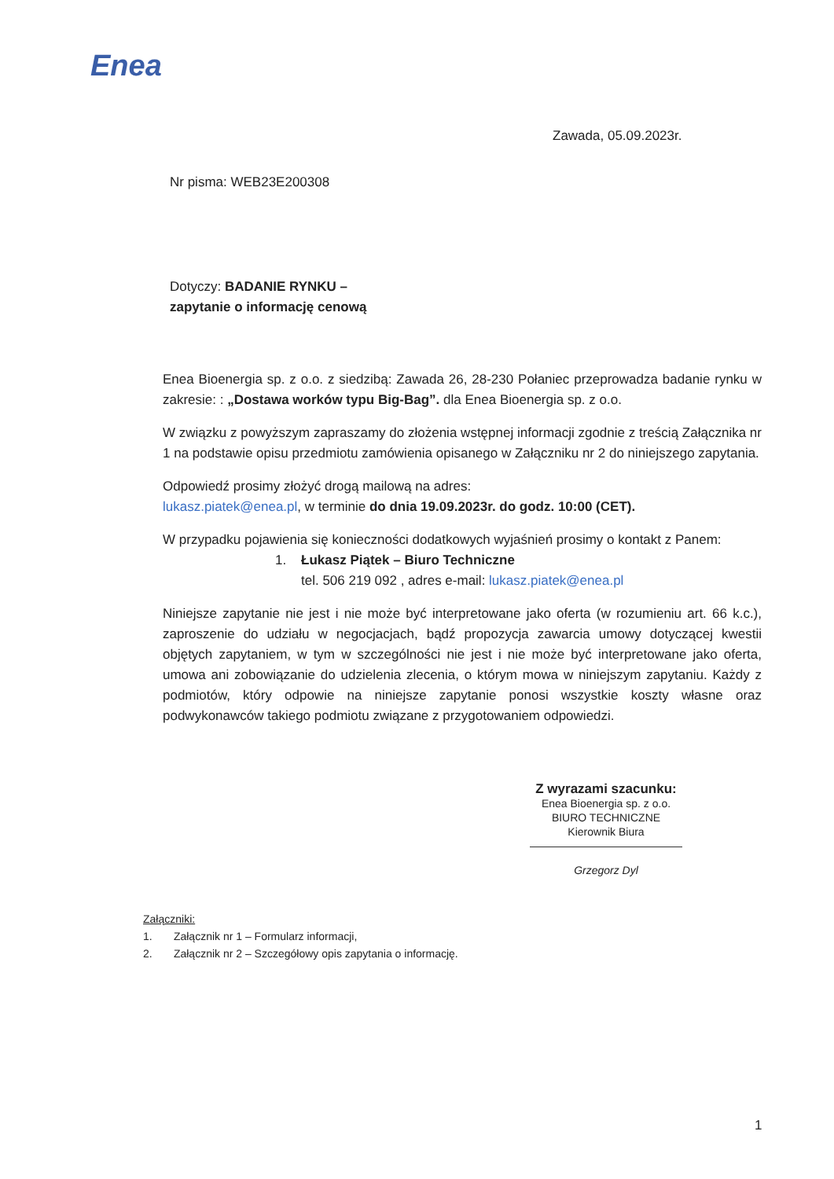Enea
Zawada, 05.09.2023r.
Nr pisma: WEB23E200308
Dotyczy: BADANIE RYNKU –
zapytanie o informację cenową
Enea Bioenergia sp. z o.o. z siedzibą: Zawada 26, 28-230 Połaniec przeprowadza badanie rynku w zakresie: : „Dostawa worków typu Big-Bag”. dla Enea Bioenergia sp. z o.o.
W związku z powyższym zapraszamy do złożenia wstępnej informacji zgodnie z treścią Załącznika nr 1 na podstawie opisu przedmiotu zamówienia opisanego w Załączniku nr 2 do niniejszego zapytania.
Odpowiedź prosimy złożyć drogą mailową na adres:
lukasz.piatek@enea.pl, w terminie do dnia 19.09.2023r. do godz. 10:00 (CET).
W przypadku pojawienia się konieczności dodatkowych wyjaśnień prosimy o kontakt z Panem:
1. Łukasz Piątek – Biuro Techniczne
tel. 506 219 092 , adres e-mail: lukasz.piatek@enea.pl
Niniejsze zapytanie nie jest i nie może być interpretowane jako oferta (w rozumieniu art. 66 k.c.), zaproszenie do udziału w negocjacjach, bądź propozycja zawarcia umowy dotyczącej kwestii objętych zapytaniem, w tym w szczególności nie jest i nie może być interpretowane jako oferta, umowa ani zobowiązanie do udzielenia zlecenia, o którym mowa w niniejszym zapytaniu. Każdy z podmiotów, który odpowie na niniejsze zapytanie ponosi wszystkie koszty własne oraz podwykonawców takiego podmiotu związane z przygotowaniem odpowiedzi.
Z wyrazami szacunku:
Enea Bioenergia sp. z o.o.
BIURO TECHNICZNE
Kierownik Biura
Grzegorz Dyl
Załączniki:
1. Załącznik nr 1 – Formularz informacji,
2. Załącznik nr 2 – Szczegółowy opis zapytania o informację.
1